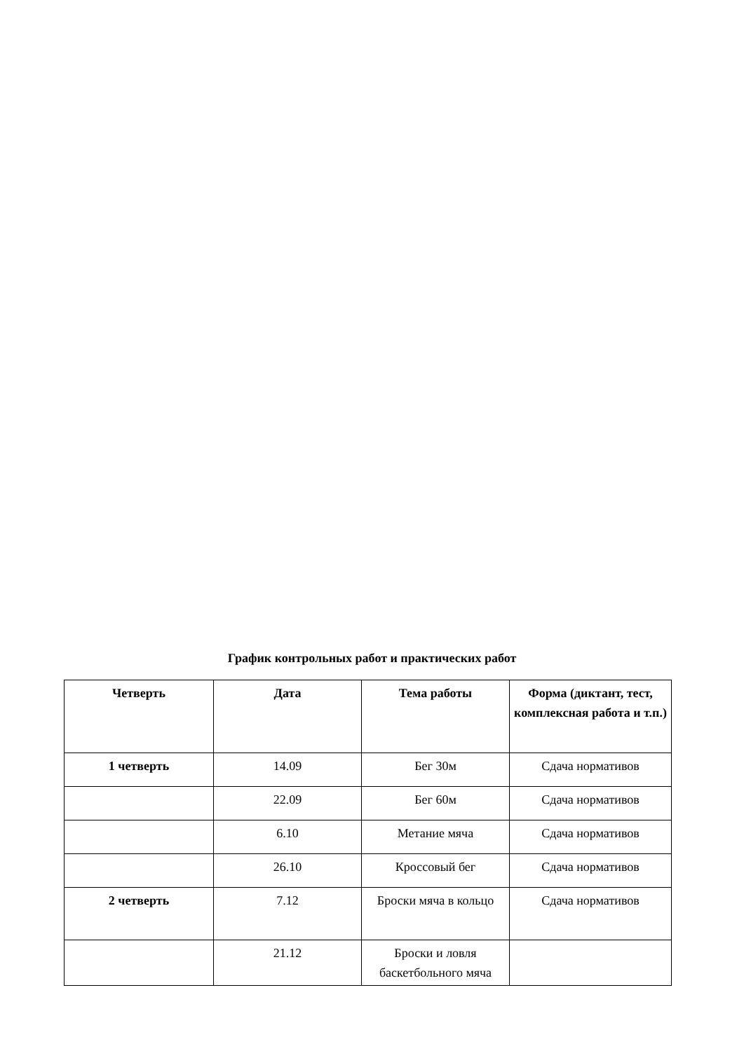График контрольных работ и практических работ
| Четверть | Дата | Тема работы | Форма (диктант, тест, комплексная работа и т.п.) |
| --- | --- | --- | --- |
| 1 четверть | 14.09 | Бег 30м | Сдача нормативов |
| | 22.09 | Бег 60м | Сдача нормативов |
| | 6.10 | Метание мяча | Сдача нормативов |
| | 26.10 | Кроссовый бег | Сдача нормативов |
| 2 четверть | 7.12 | Броски мяча в кольцо | Сдача нормативов |
| | 21.12 | Броски и ловля баскетбольного мяча | |